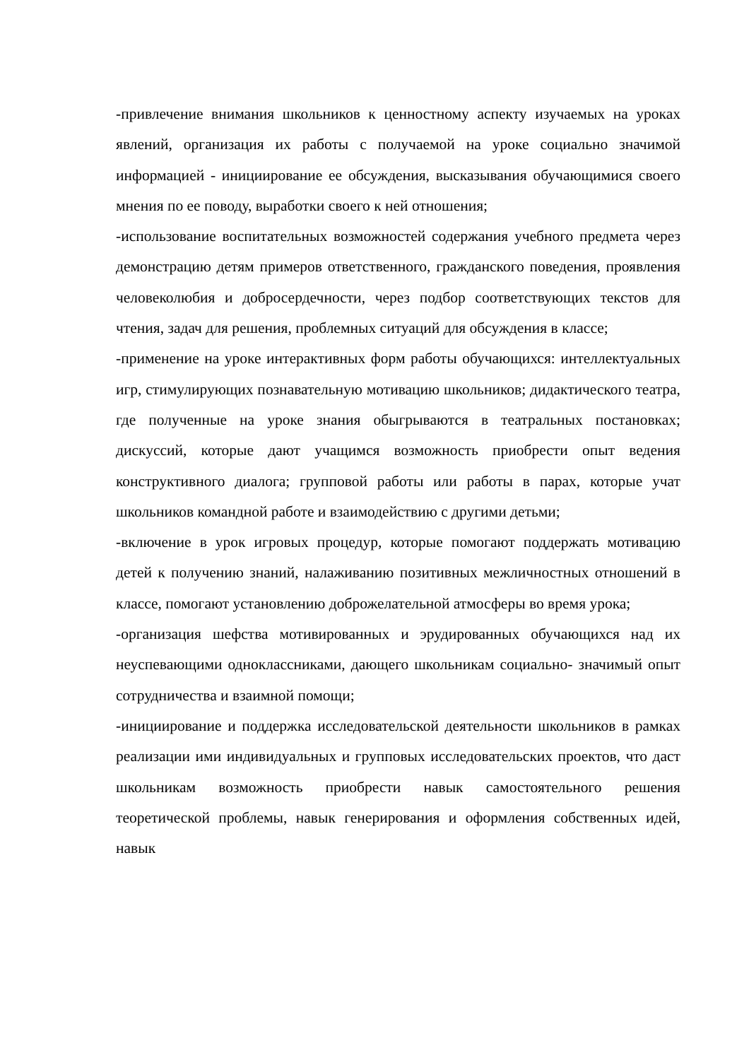-привлечение внимания школьников к ценностному аспекту изучаемых на уроках явлений, организация их работы с получаемой на уроке социально значимой информацией - инициирование ее обсуждения, высказывания обучающимися своего мнения по ее поводу, выработки своего к ней отношения;
-использование воспитательных возможностей содержания учебного предмета через демонстрацию детям примеров ответственного, гражданского поведения, проявления человеколюбия и добросердечности, через подбор соответствующих текстов для чтения, задач для решения, проблемных ситуаций для обсуждения в классе;
-применение на уроке интерактивных форм работы обучающихся: интеллектуальных игр, стимулирующих познавательную мотивацию школьников; дидактического театра, где полученные на уроке знания обыгрываются в театральных постановках; дискуссий, которые дают учащимся возможность приобрести опыт ведения конструктивного диалога; групповой работы или работы в парах, которые учат школьников командной работе и взаимодействию с другими детьми;
-включение в урок игровых процедур, которые помогают поддержать мотивацию детей к получению знаний, налаживанию позитивных межличностных отношений в классе, помогают установлению доброжелательной атмосферы во время урока;
-организация шефства мотивированных и эрудированных обучающихся над их неуспевающими одноклассниками, дающего школьникам социально- значимый опыт сотрудничества и взаимной помощи;
-инициирование и поддержка исследовательской деятельности школьников в рамках реализации ими индивидуальных и групповых исследовательских проектов, что даст школьникам возможность приобрести навык самостоятельного решения теоретической проблемы, навык генерирования и оформления собственных идей, навык